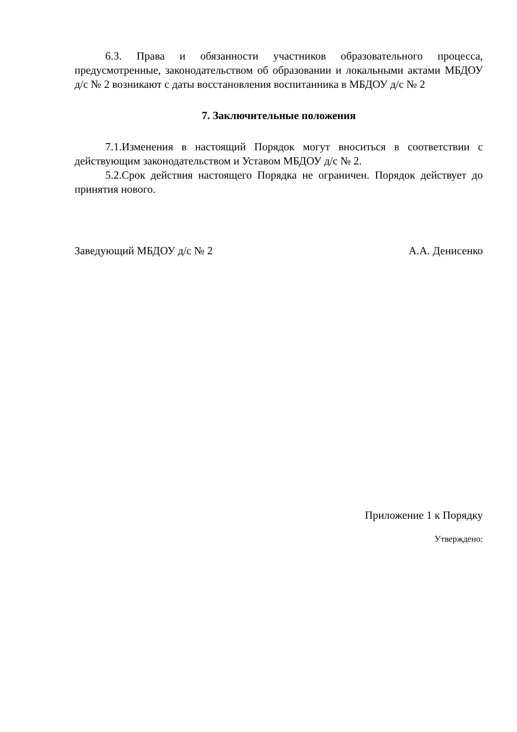6.3. Права и обязанности участников образовательного процесса, предусмотренные, законодательством об образовании и локальными актами МБДОУ д/с № 2 возникают с даты восстановления воспитанника в МБДОУ д/с № 2
7. Заключительные положения
7.1.Изменения в настоящий Порядок могут вноситься в соответствии с действующим законодательством и Уставом МБДОУ д/с № 2.
5.2.Срок действия настоящего Порядка не ограничен. Порядок действует до принятия нового.
Заведующий МБДОУ д/с № 2 А.А. Денисенко
Приложение 1 к Порядку
Утверждено: